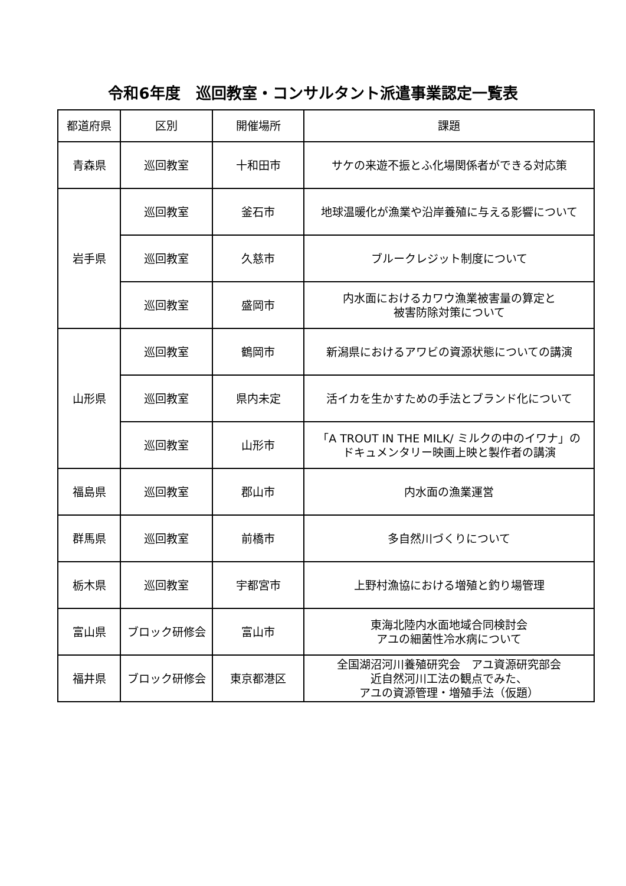令和6年度　巡回教室・コンサルタント派遣事業認定一覧表
| 都道府県 | 区別 | 開催場所 | 課題 |
| --- | --- | --- | --- |
| 青森県 | 巡回教室 | 十和田市 | サケの来遊不振とふ化場関係者ができる対応策 |
| 岩手県 | 巡回教室 | 釜石市 | 地球温暖化が漁業や沿岸養殖に与える影響について |
| | 巡回教室 | 久慈市 | ブルークレジット制度について |
| | 巡回教室 | 盛岡市 | 内水面におけるカワウ漁業被害量の算定と 被害防除対策について |
| 山形県 | 巡回教室 | 鶴岡市 | 新潟県におけるアワビの資源状態についての講演 |
| | 巡回教室 | 県内未定 | 活イカを生かすための手法とブランド化について |
| | 巡回教室 | 山形市 | 「A TROUT IN THE MILK/ ミルクの中のイワナ」の ドキュメンタリー映画上映と製作者の講演 |
| 福島県 | 巡回教室 | 郡山市 | 内水面の漁業運営 |
| 群馬県 | 巡回教室 | 前橋市 | 多自然川づくりについて |
| 栃木県 | 巡回教室 | 宇都宮市 | 上野村漁協における増殖と釣り場管理 |
| 富山県 | ブロック研修会 | 富山市 | 東海北陸内水面地域合同検討会 アユの細菌性冷水病について |
| 福井県 | ブロック研修会 | 東京都港区 | 全国湖沼河川養殖研究会 アユ資源研究部会 近自然河川工法の観点でみた、 アユの資源管理・増殖手法（仮題） |